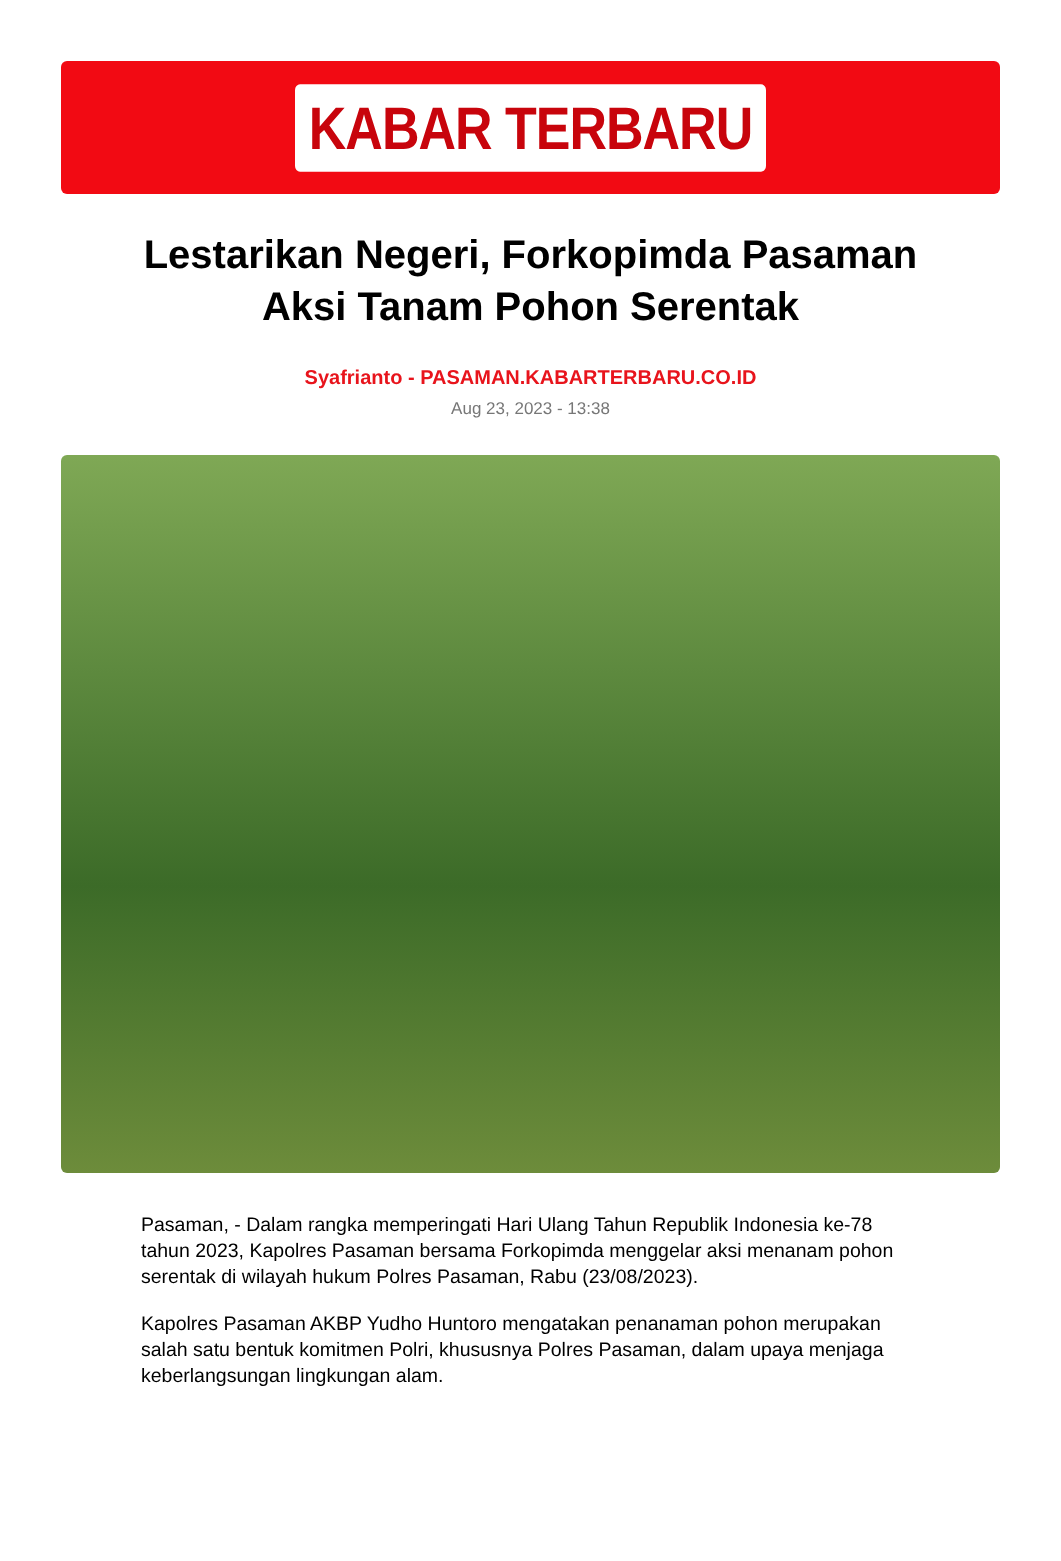KABAR TERBARU
Lestarikan Negeri, Forkopimda Pasaman Aksi Tanam Pohon Serentak
Syafrianto - PASAMAN.KABARTERBARU.CO.ID
Aug 23, 2023 - 13:38
Pasaman, - Dalam rangka memperingati Hari Ulang Tahun Republik Indonesia ke-78 tahun 2023, Kapolres Pasaman bersama Forkopimda menggelar aksi menanam pohon serentak di wilayah hukum Polres Pasaman, Rabu (23/08/2023).
Kapolres Pasaman AKBP Yudho Huntoro mengatakan penanaman pohon merupakan salah satu bentuk komitmen Polri, khususnya Polres Pasaman, dalam upaya menjaga keberlangsungan lingkungan alam.